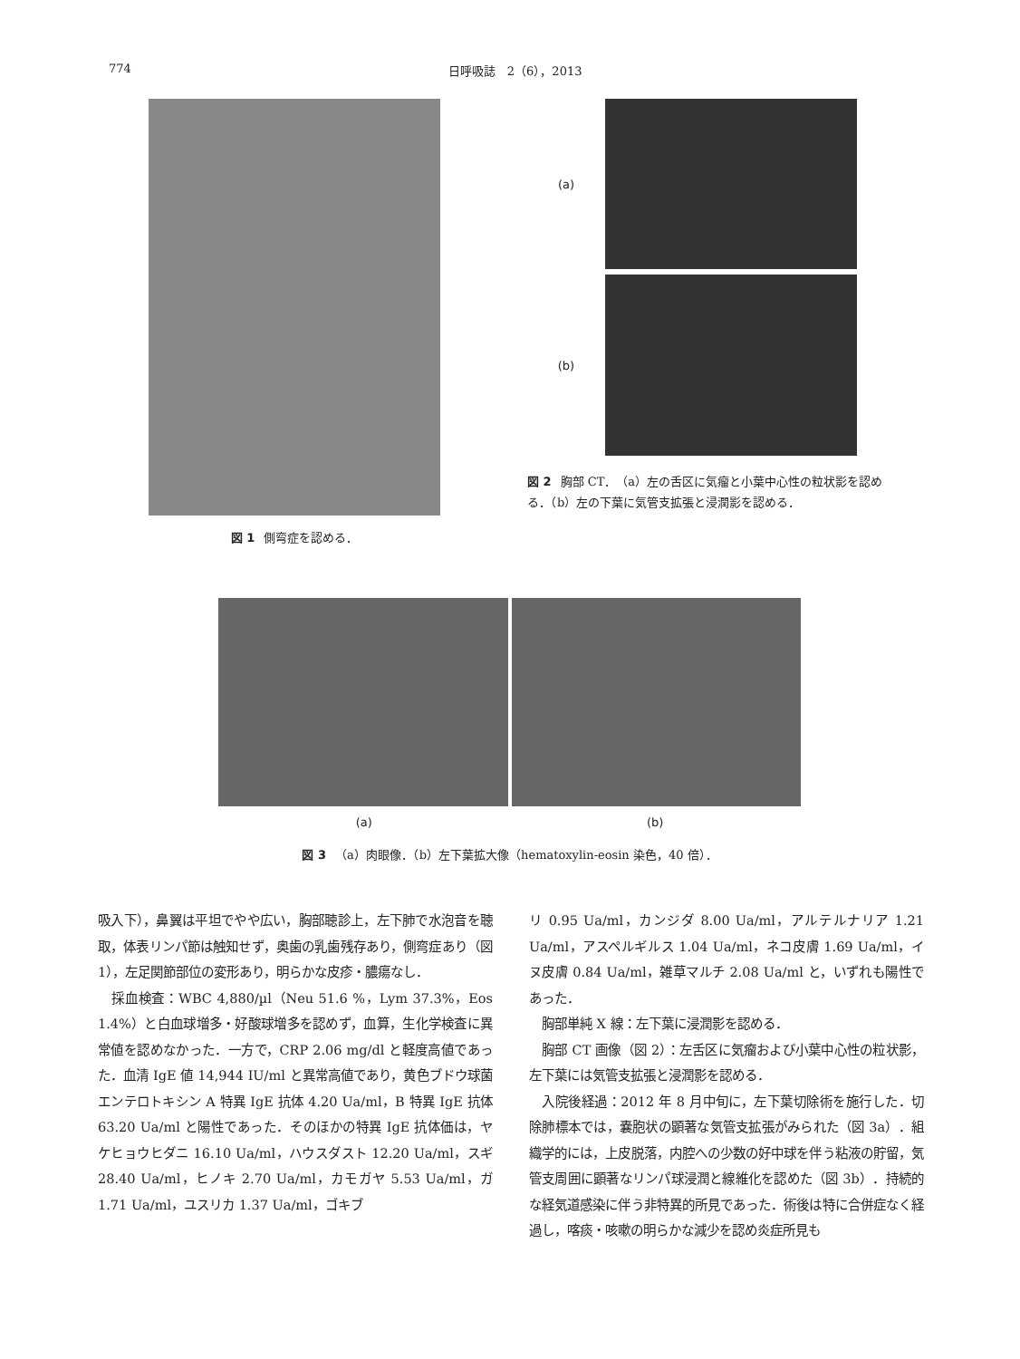774 日呼吸誌　2（6），2013
図 1 側弯症を認める．
(a)
(b)
図 2 胸部 CT．（a）左の舌区に気瘤と小葉中心性の粒状影を認める．（b）左の下葉に気管支拡張と浸潤影を認める．
(a) (b)
図 3 （a）肉眼像．（b）左下葉拡大像（hematoxylin-eosin 染色，40 倍）．
吸入下），鼻翼は平坦でやや広い，胸部聴診上，左下肺で水泡音を聴取，体表リンパ節は触知せず，奥歯の乳歯残存あり，側弯症あり（図 1），左足関節部位の変形あり，明らかな皮疹・膿瘍なし．
　採血検査：WBC 4,880/µl（Neu 51.6 %，Lym 37.3%，Eos 1.4%）と白血球増多・好酸球増多を認めず，血算，生化学検査に異常値を認めなかった．一方で，CRP 2.06 mg/dl と軽度高値であった．血清 IgE 値 14,944 IU/ml と異常高値であり，黄色ブドウ球菌エンテロトキシン A 特異 IgE 抗体 4.20 Ua/ml，B 特異 IgE 抗体 63.20 Ua/ml と陽性であった．そのほかの特異 IgE 抗体価は，ヤケヒョウヒダニ 16.10 Ua/ml，ハウスダスト 12.20 Ua/ml，スギ 28.40 Ua/ml，ヒノキ 2.70 Ua/ml，カモガヤ 5.53 Ua/ml，ガ 1.71 Ua/ml，ユスリカ 1.37 Ua/ml，ゴキブ
リ 0.95 Ua/ml，カンジダ 8.00 Ua/ml，アルテルナリア 1.21 Ua/ml，アスペルギルス 1.04 Ua/ml，ネコ皮膚 1.69 Ua/ml，イヌ皮膚 0.84 Ua/ml，雑草マルチ 2.08 Ua/ml と，いずれも陽性であった．
　胸部単純 X 線：左下葉に浸潤影を認める．
　胸部 CT 画像（図 2）：左舌区に気瘤および小葉中心性の粒状影，左下葉には気管支拡張と浸潤影を認める．
　入院後経過：2012 年 8 月中旬に，左下葉切除術を施行した．切除肺標本では，嚢胞状の顕著な気管支拡張がみられた（図 3a）．組織学的には，上皮脱落，内腔への少数の好中球を伴う粘液の貯留，気管支周囲に顕著なリンパ球浸潤と線維化を認めた（図 3b）．持続的な経気道感染に伴う非特異的所見であった．術後は特に合併症なく経過し，喀痰・咳嗽の明らかな減少を認め炎症所見も